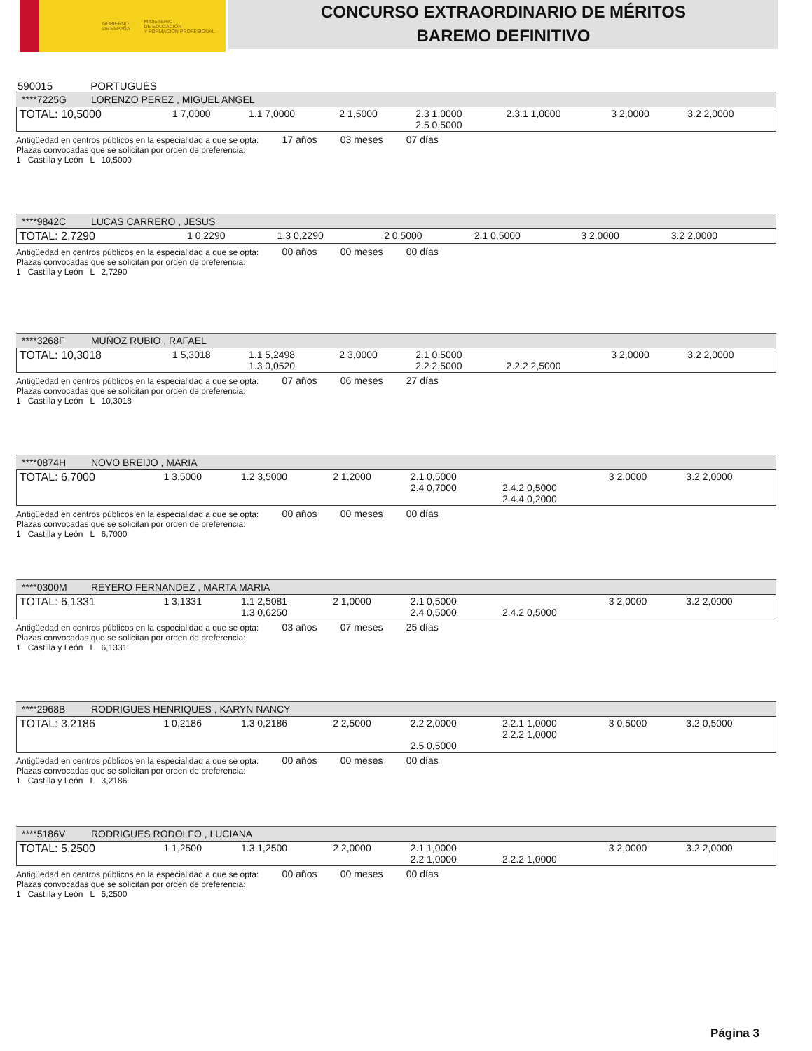GOBIERNO
DE ESPAÑA MINISTERIO
DE EDUCACIÓN
Y FORMACIÓN PROFESIONAL
CONCURSO EXTRAORDINARIO DE MÉRITOS
BAREMO DEFINITIVO
590015 PORTUGUÉS
****7225G LORENZO PEREZ , MIGUEL ANGEL
| TOTAL: 10,5000 | 1 7,0000 | 1.1 7,0000 | 2 1,5000 | 2.3 1,0000 2.5 0,5000 | 2.3.1 1,0000 | 3 2,0000 | 3.2 2,0000 |
Antigüedad en centros públicos en la especialidad a que se opta: 17 años 03 meses 07 días
Plazas convocadas que se solicitan por orden de preferencia:
1 Castilla y León L 10,5000
****9842C LUCAS CARRERO , JESUS
| TOTAL: 2,7290 | 1 0,2290 | 1.3 0,2290 | 2 0,5000 | 2.1 0,5000 | 3 2,0000 | 3.2 2,0000 |
Antigüedad en centros públicos en la especialidad a que se opta: 00 años 00 meses 00 días
Plazas convocadas que se solicitan por orden de preferencia:
1 Castilla y León L 2,7290
****3268F MUÑOZ RUBIO , RAFAEL
| TOTAL: 10,3018 | 1 5,3018 | 1.1 5,2498 1.3 0,0520 | 2 3,0000 | 2.1 0,5000 2.2 2,5000 | 2.2.2 2,5000 | 3 2,0000 | 3.2 2,0000 |
Antigüedad en centros públicos en la especialidad a que se opta: 07 años 06 meses 27 días
Plazas convocadas que se solicitan por orden de preferencia:
1 Castilla y León L 10,3018
****0874H NOVO BREIJO , MARIA
| TOTAL: 6,7000 | 1 3,5000 | 1.2 3,5000 | 2 1,2000 | 2.1 0,5000 2.4 0,7000 | 2.4.2 0,5000 2.4.4 0,2000 | 3 2,0000 | 3.2 2,0000 |
Antigüedad en centros públicos en la especialidad a que se opta: 00 años 00 meses 00 días
Plazas convocadas que se solicitan por orden de preferencia:
1 Castilla y León L 6,7000
****0300M REYERO FERNANDEZ , MARTA MARIA
| TOTAL: 6,1331 | 1 3,1331 | 1.1 2,5081 1.3 0,6250 | 2 1,0000 | 2.1 0,5000 2.4 0,5000 | 2.4.2 0,5000 | 3 2,0000 | 3.2 2,0000 |
Antigüedad en centros públicos en la especialidad a que se opta: 03 años 07 meses 25 días
Plazas convocadas que se solicitan por orden de preferencia:
1 Castilla y León L 6,1331
****2968B RODRIGUES HENRIQUES , KARYN NANCY
| TOTAL: 3,2186 | 1 0,2186 | 1.3 0,2186 | 2 2,5000 | 2.2 2,0000 2.5 0,5000 | 2.2.1 1,0000 2.2.2 1,0000 | 3 0,5000 | 3.2 0,5000 |
Antigüedad en centros públicos en la especialidad a que se opta: 00 años 00 meses 00 días
Plazas convocadas que se solicitan por orden de preferencia:
1 Castilla y León L 3,2186
****5186V RODRIGUES RODOLFO , LUCIANA
| TOTAL: 5,2500 | 1 1,2500 | 1.3 1,2500 | 2 2,0000 | 2.1 1,0000 2.2 1,0000 | 2.2.2 1,0000 | 3 2,0000 | 3.2 2,0000 |
Antigüedad en centros públicos en la especialidad a que se opta: 00 años 00 meses 00 días
Plazas convocadas que se solicitan por orden de preferencia:
1 Castilla y León L 5,2500
Página 3